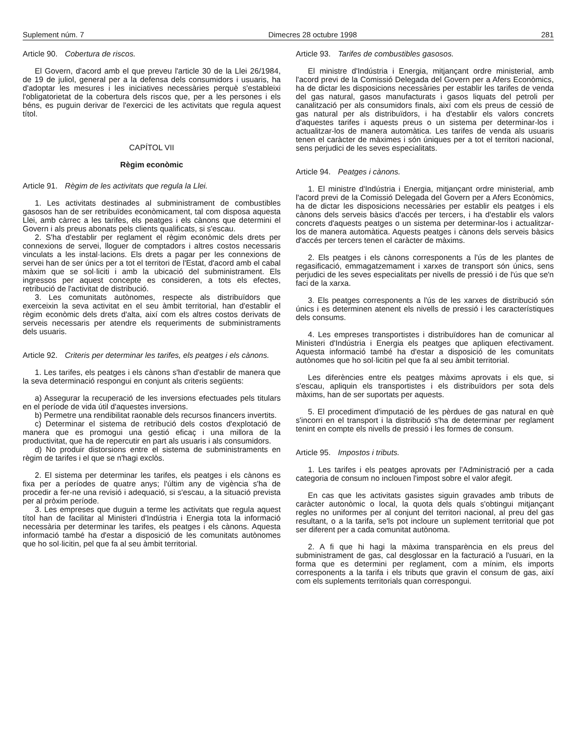Suplement núm. 7 Dimecres 28 octubre 1998 281
Article 90. Cobertura de riscos.
El Govern, d'acord amb el que preveu l'article 30 de la Llei 26/1984, de 19 de juliol, general per a la defensa dels consumidors i usuaris, ha d'adoptar les mesures i les iniciatives necessàries perquè s'estableixi l'obligatorietat de la cobertura dels riscos que, per a les persones i els béns, es puguin derivar de l'exercici de les activitats que regula aquest títol.
CAPÍTOL VII
Règim econòmic
Article 91. Règim de les activitats que regula la Llei.
1. Les activitats destinades al subministrament de combustibles gasosos han de ser retribuïdes econòmicament, tal com disposa aquesta Llei, amb càrrec a les tarifes, els peatges i els cànons que determini el Govern i als preus abonats pels clients qualificats, si s'escau.
2. S'ha d'establir per reglament el règim econòmic dels drets per connexions de servei, lloguer de comptadors i altres costos necessaris vinculats a les instal·lacions. Els drets a pagar per les connexions de servei han de ser únics per a tot el territori de l'Estat, d'acord amb el cabal màxim que se sol·liciti i amb la ubicació del subministrament. Els ingressos per aquest concepte es consideren, a tots els efectes, retribució de l'activitat de distribució.
3. Les comunitats autònomes, respecte als distribuïdors que exerceixin la seva activitat en el seu àmbit territorial, han d'establir el règim econòmic dels drets d'alta, així com els altres costos derivats de serveis necessaris per atendre els requeriments de subministraments dels usuaris.
Article 92. Criteris per determinar les tarifes, els peatges i els cànons.
1. Les tarifes, els peatges i els cànons s'han d'establir de manera que la seva determinació respongui en conjunt als criteris següents:
a) Assegurar la recuperació de les inversions efectuades pels titulars en el període de vida útil d'aquestes inversions.
b) Permetre una rendibilitat raonable dels recursos financers invertits.
c) Determinar el sistema de retribució dels costos d'explotació de manera que es promogui una gestió eficaç i una millora de la productivitat, que ha de repercutir en part als usuaris i als consumidors.
d) No produir distorsions entre el sistema de subministraments en règim de tarifes i el que se n'hagi exclòs.
2. El sistema per determinar les tarifes, els peatges i els cànons es fixa per a períodes de quatre anys; l'últim any de vigència s'ha de procedir a fer-ne una revisió i adequació, si s'escau, a la situació prevista per al pròxim període.
3. Les empreses que duguin a terme les activitats que regula aquest títol han de facilitar al Ministeri d'Indústria i Energia tota la informació necessària per determinar les tarifes, els peatges i els cànons. Aquesta informació també ha d'estar a disposició de les comunitats autònomes que ho sol·licitin, pel que fa al seu àmbit territorial.
Article 93. Tarifes de combustibles gasosos.
El ministre d'Indústria i Energia, mitjançant ordre ministerial, amb l'acord previ de la Comissió Delegada del Govern per a Afers Econòmics, ha de dictar les disposicions necessàries per establir les tarifes de venda del gas natural, gasos manufacturats i gasos liquats del petroli per canalització per als consumidors finals, així com els preus de cessió de gas natural per als distribuïdors, i ha d'establir els valors concrets d'aquestes tarifes i aquests preus o un sistema per determinar-los i actualitzar-los de manera automàtica. Les tarifes de venda als usuaris tenen el caràcter de màximes i són úniques per a tot el territori nacional, sens perjudici de les seves especialitats.
Article 94. Peatges i cànons.
1. El ministre d'Indústria i Energia, mitjançant ordre ministerial, amb l'acord previ de la Comissió Delegada del Govern per a Afers Econòmics, ha de dictar les disposicions necessàries per establir els peatges i els cànons dels serveis bàsics d'accés per tercers, i ha d'establir els valors concrets d'aquests peatges o un sistema per determinar-los i actualitzar-los de manera automàtica. Aquests peatges i cànons dels serveis bàsics d'accés per tercers tenen el caràcter de màxims.
2. Els peatges i els cànons corresponents a l'ús de les plantes de regasificació, emmagatzemament i xarxes de transport són únics, sens perjudici de les seves especialitats per nivells de pressió i de l'ús que se'n faci de la xarxa.
3. Els peatges corresponents a l'ús de les xarxes de distribució són únics i es determinen atenent els nivells de pressió i les característiques dels consums.
4. Les empreses transportistes i distribuïdores han de comunicar al Ministeri d'Indústria i Energia els peatges que apliquen efectivament. Aquesta informació també ha d'estar a disposició de les comunitats autònomes que ho sol·licitin pel que fa al seu àmbit territorial.
Les diferències entre els peatges màxims aprovats i els que, si s'escau, apliquin els transportistes i els distribuïdors per sota dels màxims, han de ser suportats per aquests.
5. El procediment d'imputació de les pèrdues de gas natural en què s'incorri en el transport i la distribució s'ha de determinar per reglament tenint en compte els nivells de pressió i les formes de consum.
Article 95. Impostos i tributs.
1. Les tarifes i els peatges aprovats per l'Administració per a cada categoria de consum no inclouen l'impost sobre el valor afegit.
En cas que les activitats gasistes siguin gravades amb tributs de caràcter autonòmic o local, la quota dels quals s'obtingui mitjançant regles no uniformes per al conjunt del territori nacional, al preu del gas resultant, o a la tarifa, se'ls pot incloure un suplement territorial que pot ser diferent per a cada comunitat autònoma.
2. A fi que hi hagi la màxima transparència en els preus del subministrament de gas, cal desglossar en la facturació a l'usuari, en la forma que es determini per reglament, com a mínim, els imports corresponents a la tarifa i els tributs que gravin el consum de gas, així com els suplements territorials quan correspongui.